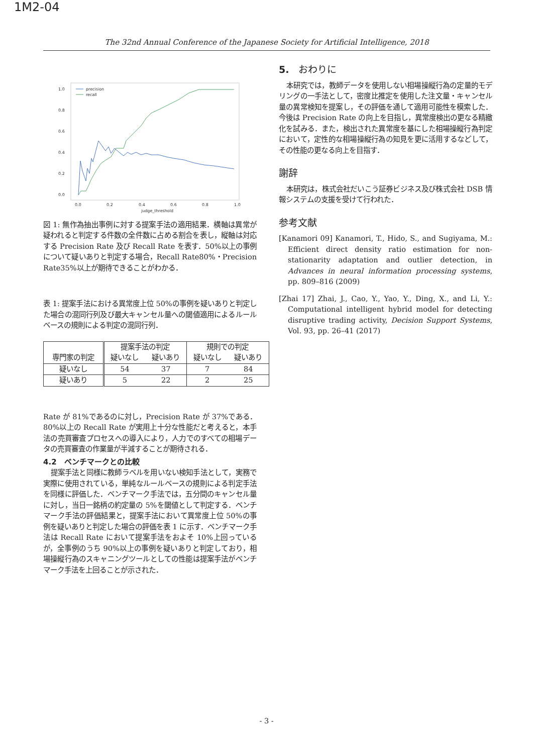1M2-04
The 32nd Annual Conference of the Japanese Society for Artificial Intelligence, 2018
1.0
0.8
0.6
0.4
0.2
0.0
0.0
0.2
0.4
0.6
0.8
1.0
judge_threshold
precision
recall
図 1: 無作為抽出事例に対する提案手法の適用結果．横軸は異常が疑われると判定する件数の全件数に占める割合を表し，縦軸は対応する Precision Rate 及び Recall Rate を表す．50%以上の事例について疑いありと判定する場合，Recall Rate80%・Precision Rate35%以上が期待できることがわかる．
表 1: 提案手法における異常度上位 50%の事例を疑いありと判定した場合の混同行列及び最大キャンセル量への閾値適用によるルールベースの規則による判定の混同行列．
| 専門家の判定 | 提案手法の判定 | | 規則での判定 | |
| --- | --- | --- | --- | --- |
| | 疑いなし | 疑いあり | 疑いなし | 疑いあり |
| 疑いなし | 54 | 37 | 7 | 84 |
| 疑いあり | 5 | 22 | 2 | 25 |
Rate が 81%であるのに対し，Precision Rate が 37%である．80%以上の Recall Rate が実用上十分な性能だと考えると，本手法の売買審査プロセスへの導入により，人力でのすべての相場データの売買審査の作業量が半減することが期待される．
4.2　ベンチマークとの比較
 提案手法と同様に教師ラベルを用いない検知手法として，実務で実際に使用されている，単純なルールベースの規則による判定手法を同様に評価した．ベンチマーク手法では，五分間のキャンセル量に対し，当日一銘柄の約定量の 5%を閾値として判定する．ベンチマーク手法の評価結果と，提案手法において異常度上位 50%の事例を疑いありと判定した場合の評価を表 1 に示す．ベンチマーク手法は Recall Rate において提案手法をおよそ 10%上回っているが，全事例のうち 90%以上の事例を疑いありと判定しており，相場操縦行為のスキャニングツールとしての性能は提案手法がベンチマーク手法を上回ることが示された．
5.　おわりに
 本研究では，教師データを使用しない相場操縦行為の定量的モデリングの一手法として，密度比推定を使用した注文量・キャンセル量の異常検知を提案し，その評価を通して適用可能性を模索した．今後は Precision Rate の向上を目指し，異常度検出の更なる精緻化を試みる．また，検出された異常度を基にした相場操縦行為判定において，定性的な相場操縦行為の知見を更に活用するなどして，その性能の更なる向上を目指す．
謝辞
 本研究は，株式会社だいこう証券ビジネス及び株式会社 DSB 情報システムの支援を受けて行われた．
参考文献
[Kanamori 09] Kanamori, T., Hido, S., and Sugiyama, M.: Efficient direct density ratio estimation for non-stationarity adaptation and outlier detection, in Advances in neural information processing systems, pp. 809–816 (2009)
[Zhai 17] Zhai, J., Cao, Y., Yao, Y., Ding, X., and Li, Y.: Computational intelligent hybrid model for detecting disruptive trading activity, Decision Support Systems, Vol. 93, pp. 26–41 (2017)
- 3 -